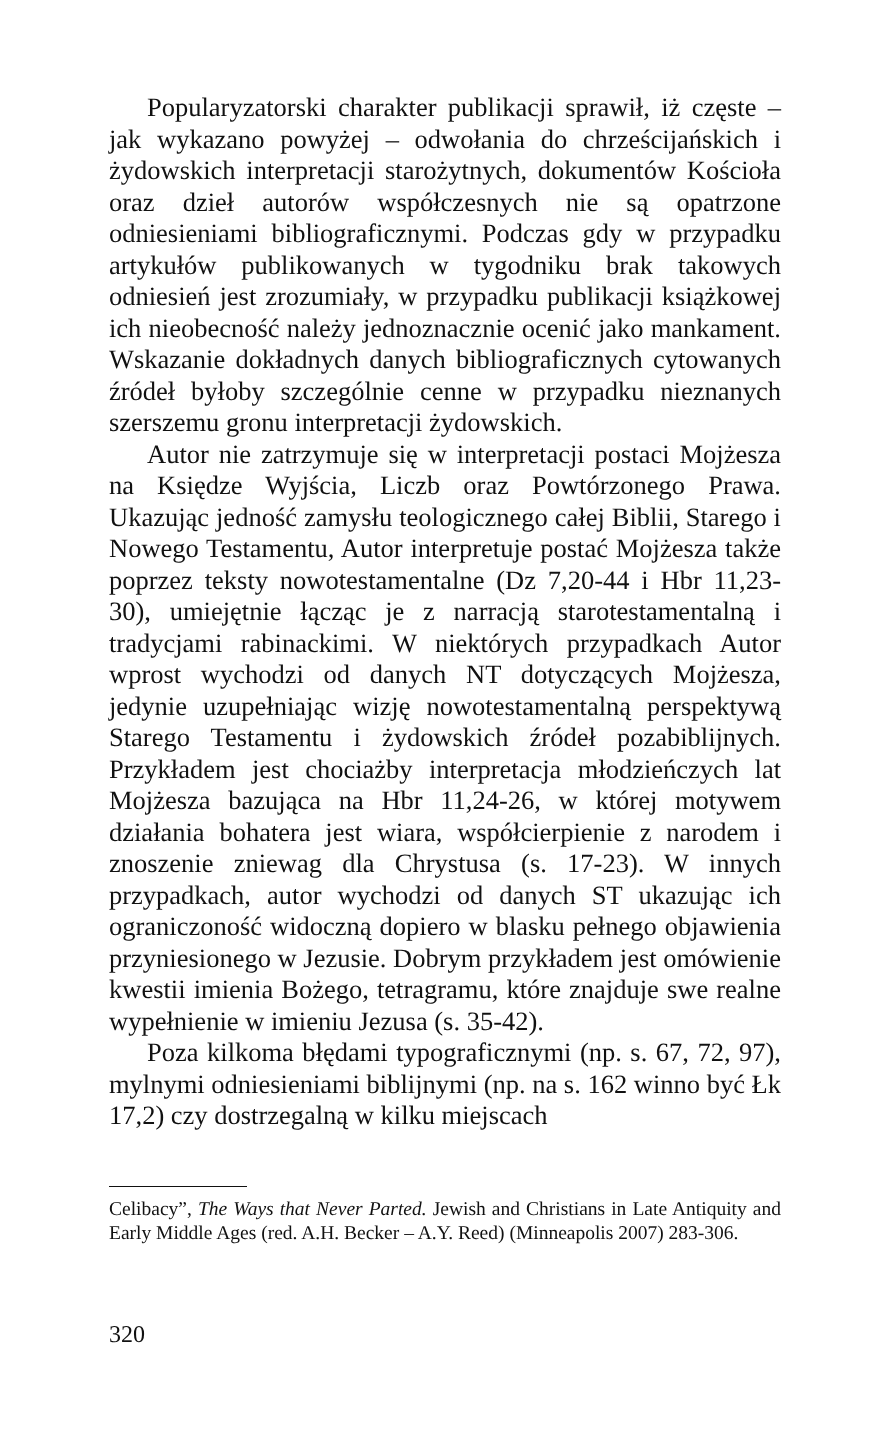Popularyzatorski charakter publikacji sprawił, iż częste – jak wykazano powyżej – odwołania do chrześcijańskich i żydowskich interpretacji starożytnych, dokumentów Kościoła oraz dzieł autorów współczesnych nie są opatrzone odniesieniami bibliograficznymi. Podczas gdy w przypadku artykułów publikowanych w tygodniku brak takowych odniesień jest zrozumiały, w przypadku publikacji książkowej ich nieobecność należy jednoznacznie ocenić jako mankament. Wskazanie dokładnych danych bibliograficznych cytowanych źródeł byłoby szczególnie cenne w przypadku nieznanych szerszemu gronu interpretacji żydowskich.
Autor nie zatrzymuje się w interpretacji postaci Mojżesza na Księdze Wyjścia, Liczb oraz Powtórzonego Prawa. Ukazując jedność zamysłu teologicznego całej Biblii, Starego i Nowego Testamentu, Autor interpretuje postać Mojżesza także poprzez teksty nowotestamentalne (Dz 7,20-44 i Hbr 11,23-30), umiejętnie łącząc je z narracją starotestamentalną i tradycjami rabinackimi. W niektórych przypadkach Autor wprost wychodzi od danych NT dotyczących Mojżesza, jedynie uzupełniając wizję nowotestamentalną perspektywą Starego Testamentu i żydowskich źródeł pozabiblijnych. Przykładem jest chociażby interpretacja młodzieńczych lat Mojżesza bazująca na Hbr 11,24-26, w której motywem działania bohatera jest wiara, współcierpienie z narodem i znoszenie zniewag dla Chrystusa (s. 17-23). W innych przypadkach, autor wychodzi od danych ST ukazując ich ograniczoność widoczną dopiero w blasku pełnego objawienia przyniesionego w Jezusie. Dobrym przykładem jest omówienie kwestii imienia Bożego, tetragramu, które znajduje swe realne wypełnienie w imieniu Jezusa (s. 35-42).
Poza kilkoma błędami typograficznymi (np. s. 67, 72, 97), mylnymi odniesieniami biblijnymi (np. na s. 162 winno być Łk 17,2) czy dostrzegalną w kilku miejscach
Celibacy”, The Ways that Never Parted. Jewish and Christians in Late Antiquity and Early Middle Ages (red. A.H. Becker – A.Y. Reed) (Minneapolis 2007) 283-306.
320